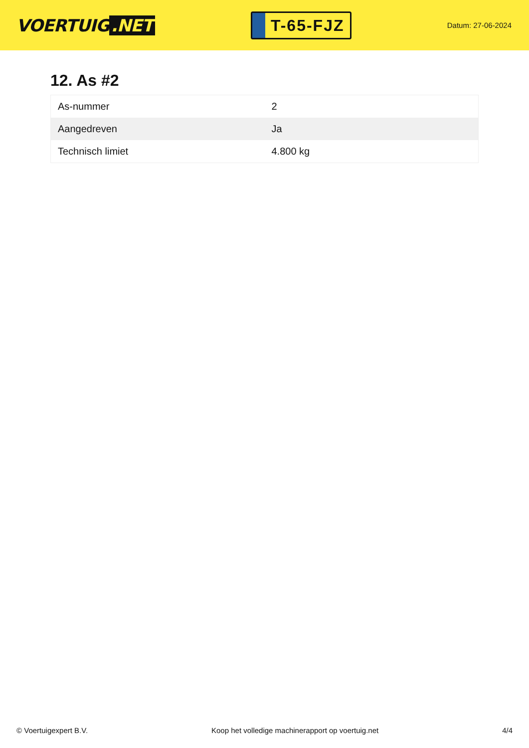VOERTUIG.NET
T-65-FJZ
Datum: 27-06-2024
12. As #2
| As-nummer | 2 |
| Aangedreven | Ja |
| Technisch limiet | 4.800 kg |
© Voertuigexpert B.V. Koop het volledige machinerapport op voertuig.net 4/4